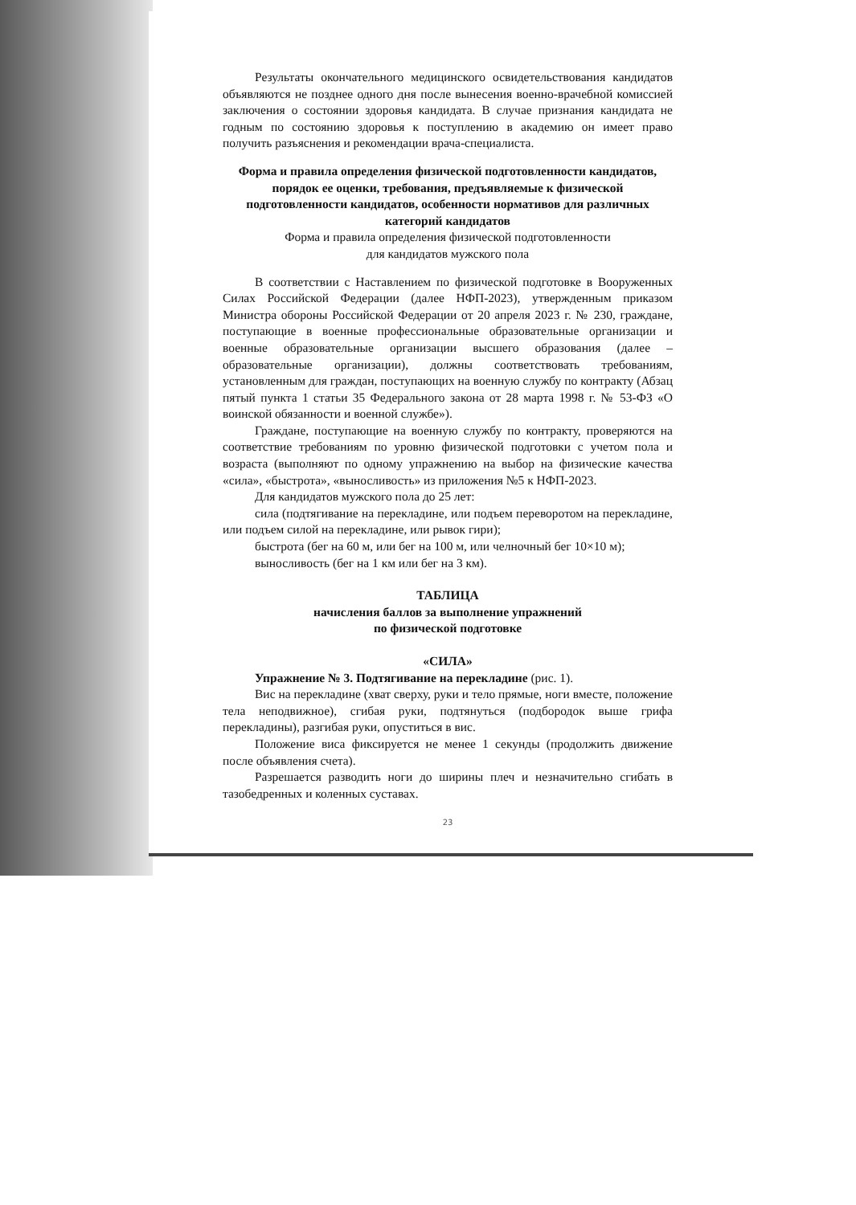Результаты окончательного медицинского освидетельствования кандидатов объявляются не позднее одного дня после вынесения военно-врачебной комиссией заключения о состоянии здоровья кандидата. В случае признания кандидата не годным по состоянию здоровья к поступлению в академию он имеет право получить разъяснения и рекомендации врача-специалиста.
Форма и правила определения физической подготовленности кандидатов, порядок ее оценки, требования, предъявляемые к физической подготовленности кандидатов, особенности нормативов для различных категорий кандидатов
Форма и правила определения физической подготовленности
для кандидатов мужского пола
В соответствии с Наставлением по физической подготовке в Вооруженных Силах Российской Федерации (далее НФП-2023), утвержденным приказом Министра обороны Российской Федерации от 20 апреля 2023 г. № 230, граждане, поступающие в военные профессиональные образовательные организации и военные образовательные организации высшего образования (далее – образовательные организации), должны соответствовать требованиям, установленным для граждан, поступающих на военную службу по контракту (Абзац пятый пункта 1 статьи 35 Федерального закона от 28 марта 1998 г. № 53-ФЗ «О воинской обязанности и военной службе»).
Граждане, поступающие на военную службу по контракту, проверяются на соответствие требованиям по уровню физической подготовки с учетом пола и возраста (выполняют по одному упражнению на выбор на физические качества «сила», «быстрота», «выносливость» из приложения №5 к НФП-2023.
Для кандидатов мужского пола до 25 лет:
сила (подтягивание на перекладине, или подъем переворотом на перекладине, или подъем силой на перекладине, или рывок гири);
быстрота (бег на 60 м, или бег на 100 м, или челночный бег 10×10 м);
выносливость (бег на 1 км или бег на 3 км).
ТАБЛИЦА
начисления баллов за выполнение упражнений
по физической подготовке
«СИЛА»
Упражнение № 3. Подтягивание на перекладине (рис. 1).
Вис на перекладине (хват сверху, руки и тело прямые, ноги вместе, положение тела неподвижное), сгибая руки, подтянуться (подбородок выше грифа перекладины), разгибая руки, опуститься в вис.
Положение виса фиксируется не менее 1 секунды (продолжить движение после объявления счета).
Разрешается разводить ноги до ширины плеч и незначительно сгибать в тазобедренных и коленных суставах.
23